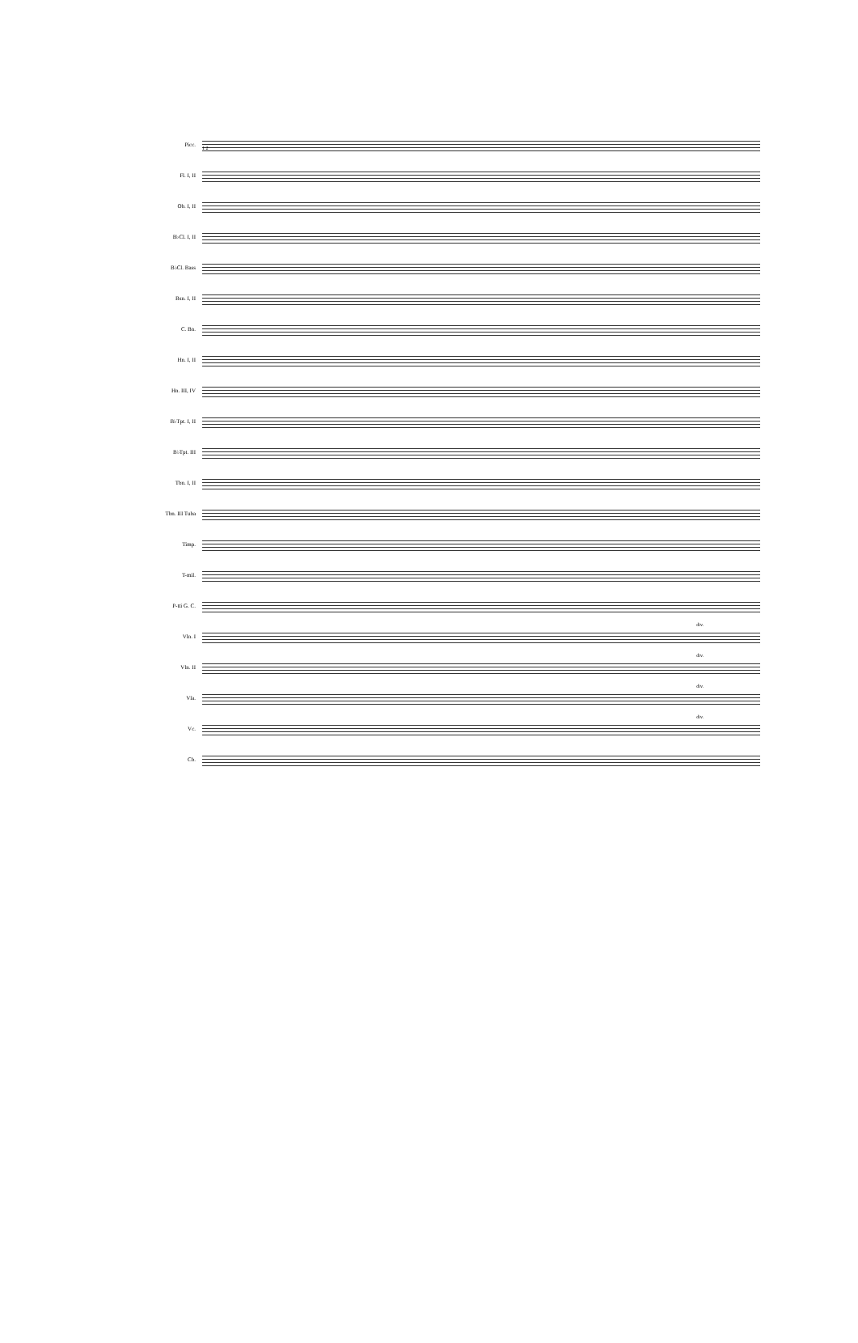Picc.
1 2
Fl. I, II
Ob. I, II
B♭Cl. I, II
B♭Cl. Bass
Bsn. I, II
C. Bn.
Hn. I, II
Hn. III, IV
B♭Tpt. I, II
B♭Tpt. III
Tbn. I, II
Tbn. III Tuba
Timp.
T-mil.
P-tti G. C.
Vln. I
div.
Vln. II
div.
Vla.
div.
Vc.
div.
Cb.